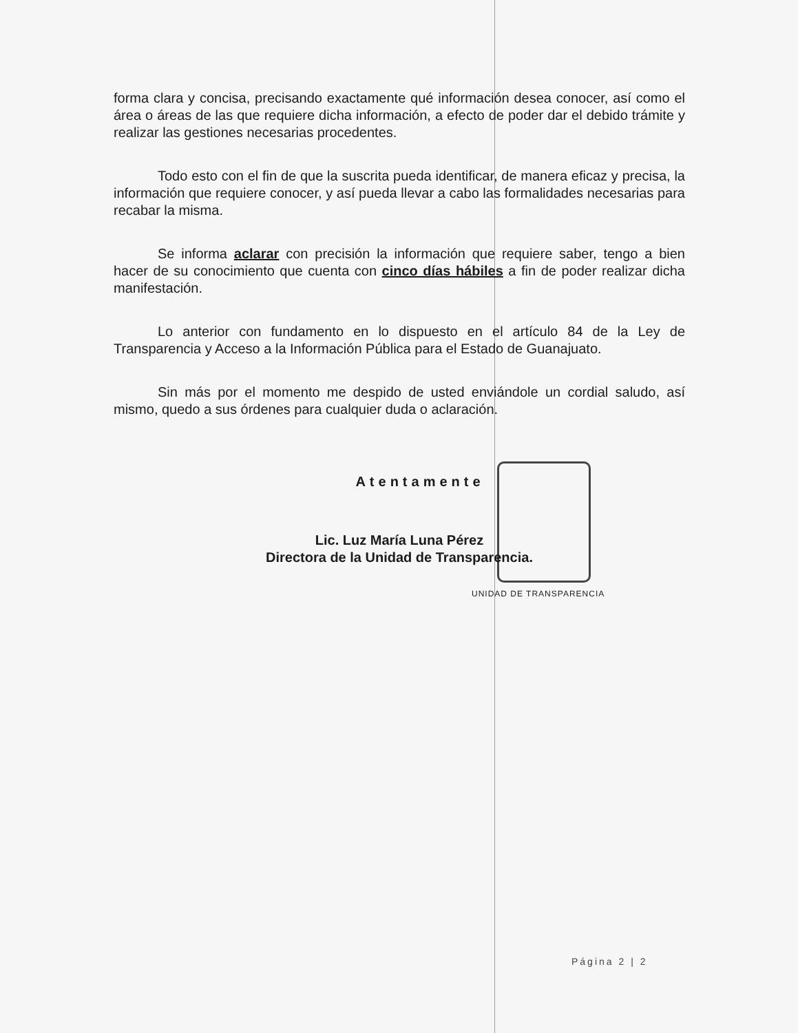forma clara y concisa, precisando exactamente qué información desea conocer, así como el área o áreas de las que requiere dicha información, a efecto de poder dar el debido trámite y realizar las gestiones necesarias procedentes.
Todo esto con el fin de que la suscrita pueda identificar, de manera eficaz y precisa, la información que requiere conocer, y así pueda llevar a cabo las formalidades necesarias para recabar la misma.
Se informa aclarar con precisión la información que requiere saber, tengo a bien hacer de su conocimiento que cuenta con cinco días hábiles a fin de poder realizar dicha manifestación.
Lo anterior con fundamento en lo dispuesto en el artículo 84 de la Ley de Transparencia y Acceso a la Información Pública para el Estado de Guanajuato.
Sin más por el momento me despido de usted enviándole un cordial saludo, así mismo, quedo a sus órdenes para cualquier duda o aclaración.
Atentamente
Lic. Luz María Luna Pérez
Directora de la Unidad de Transparencia.
UNIDAD DE TRANSPARENCIA
Página 2 | 2